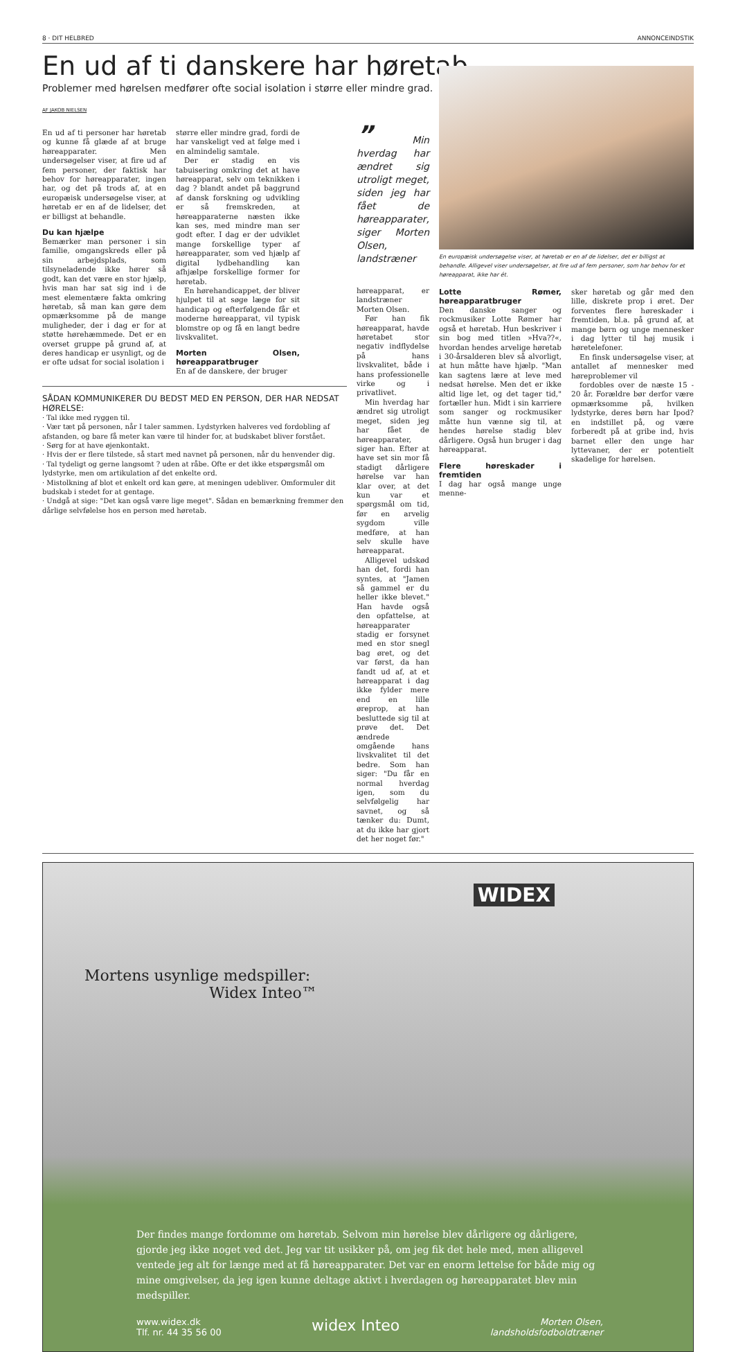8 · DIT HELBRED ANNONCEINDSTIK
En ud af ti danskere har høretab
Problemer med hørelsen medfører ofte social isolation i større eller mindre grad.
AF JAKOB NIELSEN
En ud af ti personer har høretab og kunne få glæde af at bruge høreapparater. Men undersøgelser viser, at fire ud af fem personer, der faktisk har behov for høreapparater, ingen har, og det på trods af, at en europæisk undersøgelse viser, at høretab er en af de lidelser, det er billigst at behandle.
Du kan hjælpe
Bemærker man personer i sin familie, omgangskreds eller på sin arbejdsplads, som tilsyneladende ikke hører så godt, kan det være en stor hjælp, hvis man har sat sig ind i de mest elementære fakta omkring høretab, så man kan gøre dem opmærksomme på de mange muligheder, der i dag er for at støtte hørehæmmede. Det er en overset gruppe på grund af, at deres handicap er usynligt, og de er ofte udsat for social isolation i
større eller mindre grad, fordi de har vanskeligt ved at følge med i en almindelig samtale.
Der er stadig en vis tabuisering omkring det at have høreapparat, selv om teknikken i dag ? blandt andet på baggrund af dansk forskning og udvikling er så fremskreden, at høreapparaterne næsten ikke kan ses, med mindre man ser godt efter. I dag er der udviklet mange forskellige typer af høreapparater, som ved hjælp af digital lydbehandling kan afhjælpe forskellige former for høretab.
En hørehandicappet, der bliver hjulpet til at søge læge for sit handicap og efterfølgende får et moderne høreapparat, vil typisk blomstre op og få en langt bedre livskvalitet.
Morten Olsen, høreapparatbruger
En af de danskere, der bruger
SÅDAN KOMMUNIKERER DU BEDST MED EN PERSON, DER HAR NEDSAT HØRELSE:
· Tal ikke med ryggen til.
· Vær tæt på personen, når I taler sammen. Lydstyrken halveres ved fordobling af afstanden, og bare få meter kan være til hinder for, at budskabet bliver forstået.
· Sørg for at have øjenkontakt.
· Hvis der er flere tilstede, så start med navnet på personen, når du henvender dig.
· Tal tydeligt og gerne langsomt ? uden at råbe. Ofte er det ikke etspørgsmål om lydstyrke, men om artikulation af det enkelte ord.
· Mistolkning af blot et enkelt ord kan gøre, at meningen udebliver. Omformuler dit budskab i stedet for at gentage.
· Undgå at sige: "Det kan også være lige meget". Sådan en bemærkning fremmer den dårlige selvfølelse hos en person med høretab.
” Min hverdag har ændret sig utroligt meget, siden jeg har fået de høreapparater, siger Morten Olsen, landstræner
høreapparat, er landstræner Morten Olsen.
Før han fik høreapparat, havde høretabet stor negativ indflydelse på hans livskvalitet, både i hans professionelle virke og i privatlivet.
Min hverdag har ændret sig utroligt meget, siden jeg har fået de høreapparater, siger han. Efter at have set sin mor få stadigt dårligere hørelse var han klar over, at det kun var et spørgsmål om tid, før en arvelig sygdom ville medføre, at han selv skulle have høreapparat.
Alligevel udskød han det, fordi han syntes, at "Jamen så gammel er du heller ikke blevet." Han havde også den opfattelse, at høreapparater stadig er forsynet med en stor snegl bag øret, og det var først, da han fandt ud af, at et høreapparat i dag ikke fylder mere end en lille øreprop, at han besluttede sig til at prøve det. Det ændrede omgående hans livskvalitet til det bedre. Som han siger: "Du får en normal hverdag igen, som du selvfølgelig har savnet, og så tænker du: Dumt, at du ikke har gjort det her noget før."
En europæisk undersøgelse viser, at høretab er en af de lidelser, det er billigst at behandle. Alligevel viser undersøgelser, at fire ud af fem personer, som har behov for et høreapparat, ikke har ét.
Lotte Rømer, høreapparatbruger
Den danske sanger og rockmusiker Lotte Rømer har også et høretab. Hun beskriver i sin bog med titlen »Hva??«, hvordan hendes arvelige høretab i 30-årsalderen blev så alvorligt, at hun måtte have hjælp. "Man kan sagtens lære at leve med nedsat hørelse. Men det er ikke altid lige let, og det tager tid," fortæller hun. Midt i sin karriere som sanger og rockmusiker måtte hun vænne sig til, at hendes hørelse stadig blev dårligere. Også hun bruger i dag høreapparat.
Flere høreskader i fremtiden
I dag har også mange unge menne-
sker høretab og går med den lille, diskrete prop i øret. Der forventes flere høreskader i fremtiden, bl.a. på grund af, at mange børn og unge mennesker i dag lytter til høj musik i høretelefoner.
En finsk undersøgelse viser, at antallet af mennesker med høreproblemer vil
fordobles over de næste 15 - 20 år. Forældre bør derfor være opmærksomme på, hvilken lydstyrke, deres børn har Ipod?en indstillet på, og være forberedt på at gribe ind, hvis barnet eller den unge har lyttevaner, der er potentielt skadelige for hørelsen.
WIDEX
Mortens usynlige medspiller:
Widex Inteo™
Der findes mange fordomme om høretab. Selvom min hørelse blev dårligere og dårligere, gjorde jeg ikke noget ved det. Jeg var tit usikker på, om jeg fik det hele med, men alligevel ventede jeg alt for længe med at få høreapparater. Det var en enorm lettelse for både mig og mine omgivelser, da jeg igen kunne deltage aktivt i hverdagen og høreapparatet blev min medspiller.
www.widex.dk
Tlf. nr. 44 35 56 00 widex Inteo Morten Olsen,
landsholdsfodboldtræner